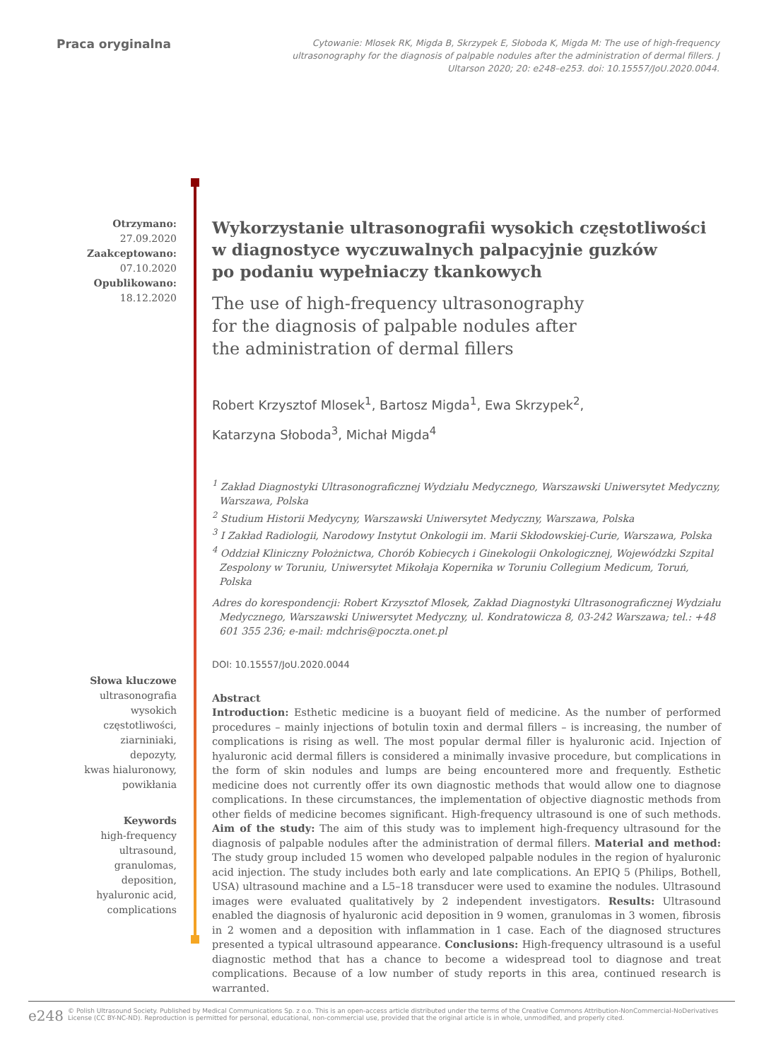Praca oryginalna
Cytowanie: Mlosek RK, Migda B, Skrzypek E, Słoboda K, Migda M: The use of high-frequency ultrasonography for the diagnosis of palpable nodules after the administration of dermal fillers. J Ultarson 2020; 20: e248–e253. doi: 10.15557/JoU.2020.0044.
Otrzymano:
27.09.2020
Zaakceptowano:
07.10.2020
Opublikowano:
18.12.2020
Słowa kluczowe
ultrasonografia
wysokich
częstotliwości,
ziarniniaki,
depozyty,
kwas hialuronowy,
powikłania
Keywords
high-frequency
ultrasound,
granulomas,
deposition,
hyaluronic acid,
complications
Wykorzystanie ultrasonografii wysokich częstotliwości
w diagnostyce wyczuwalnych palpacyjnie guzków
po podaniu wypełniaczy tkankowych
The use of high-frequency ultrasonography
for the diagnosis of palpable nodules after
the administration of dermal fillers
Robert Krzysztof Mlosek<sup>1</sup>, Bartosz Migda<sup>1</sup>, Ewa Skrzypek<sup>2</sup>,
Katarzyna Słoboda<sup>3</sup>, Michał Migda<sup>4</sup>
<sup>1</sup> Zakład Diagnostyki Ultrasonograficznej Wydziału Medycznego, Warszawski Uniwersytet Medyczny, Warszawa, Polska
<sup>2</sup> Studium Historii Medycyny, Warszawski Uniwersytet Medyczny, Warszawa, Polska
<sup>3</sup> I Zakład Radiologii, Narodowy Instytut Onkologii im. Marii Skłodowskiej-Curie, Warszawa, Polska
<sup>4</sup> Oddział Kliniczny Położnictwa, Chorób Kobiecych i Ginekologii Onkologicznej, Wojewódzki Szpital Zespolony w Toruniu, Uniwersytet Mikołaja Kopernika w Toruniu Collegium Medicum, Toruń, Polska
Adres do korespondencji: Robert Krzysztof Mlosek, Zakład Diagnostyki Ultrasonograficznej Wydziału Medycznego, Warszawski Uniwersytet Medyczny, ul. Kondratowicza 8, 03-242 Warszawa; tel.: +48 601 355 236; e-mail: mdchris@poczta.onet.pl
DOI: 10.15557/JoU.2020.0044
Abstract
Introduction: Esthetic medicine is a buoyant field of medicine. As the number of performed procedures – mainly injections of botulin toxin and dermal fillers – is increasing, the number of complications is rising as well. The most popular dermal filler is hyaluronic acid. Injection of hyaluronic acid dermal fillers is considered a minimally invasive procedure, but complications in the form of skin nodules and lumps are being encountered more and frequently. Esthetic medicine does not currently offer its own diagnostic methods that would allow one to diagnose complications. In these circumstances, the implementation of objective diagnostic methods from other fields of medicine becomes significant. High-frequency ultrasound is one of such methods. Aim of the study: The aim of this study was to implement high-frequency ultrasound for the diagnosis of palpable nodules after the administration of dermal fillers. Material and method: The study group included 15 women who developed palpable nodules in the region of hyaluronic acid injection. The study includes both early and late complications. An EPIQ 5 (Philips, Bothell, USA) ultrasound machine and a L5–18 transducer were used to examine the nodules. Ultrasound images were evaluated qualitatively by 2 independent investigators. Results: Ultrasound enabled the diagnosis of hyaluronic acid deposition in 9 women, granulomas in 3 women, fibrosis in 2 women and a deposition with inflammation in 1 case. Each of the diagnosed structures presented a typical ultrasound appearance. Conclusions: High-frequency ultrasound is a useful diagnostic method that has a chance to become a widespread tool to diagnose and treat complications. Because of a low number of study reports in this area, continued research is warranted.
e248 © Polish Ultrasound Society. Published by Medical Communications Sp. z o.o. This is an open-access article distributed under the terms of the Creative Commons Attribution-NonCommercial-NoDerivatives License (CC BY-NC-ND). Reproduction is permitted for personal, educational, non-commercial use, provided that the original article is in whole, unmodified, and properly cited.